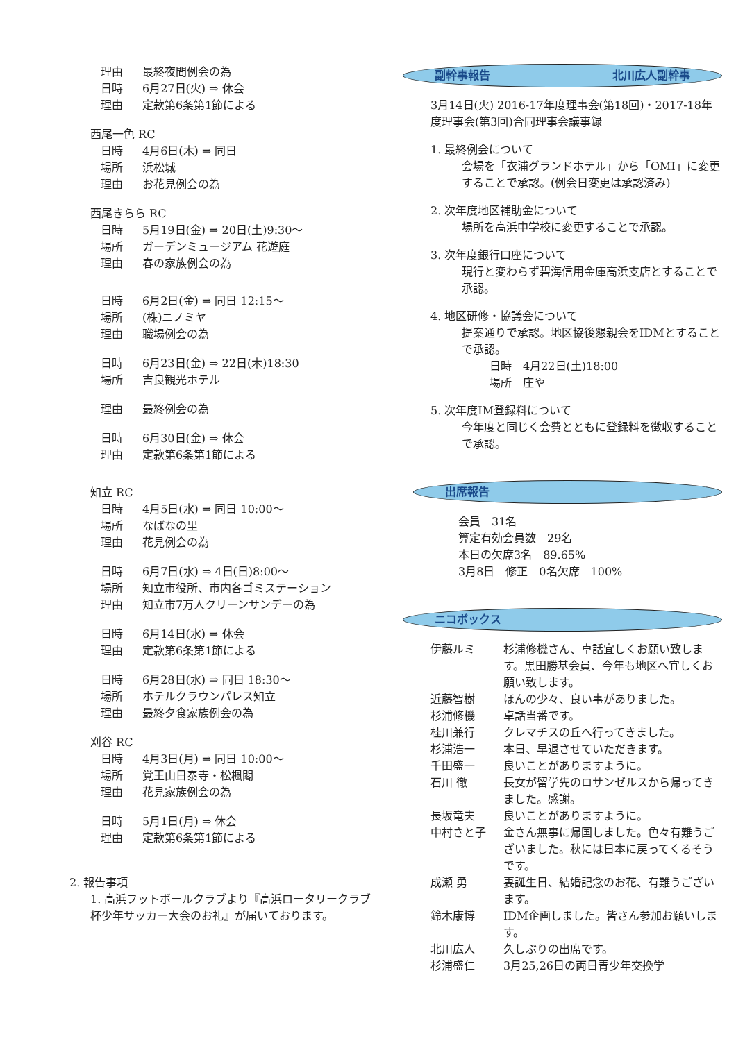理由 最終夜間例会の為
日時 6月27日(火) ⇒ 休会
理由 定款第6条第1節による
西尾一色 RC
日時 4月6日(木) ⇒ 同日
場所 浜松城
理由 お花見例会の為
西尾きらら RC
日時 5月19日(金) ⇒ 20日(土)9:30～
場所 ガーデンミュージアム 花遊庭
理由 春の家族例会の為
日時 6月2日(金) ⇒ 同日 12:15～
場所 (株)ニノミヤ
理由 職場例会の為
日時 6月23日(金) ⇒ 22日(木)18:30
場所 吉良観光ホテル
理由 最終例会の為
日時 6月30日(金) ⇒ 休会
理由 定款第6条第1節による
知立 RC
日時 4月5日(水) ⇒ 同日 10:00～
場所 なばなの里
理由 花見例会の為
日時 6月7日(水) ⇒ 4日(日)8:00～
場所 知立市役所、市内各ゴミステーション
理由 知立市7万人クリーンサンデーの為
日時 6月14日(水) ⇒ 休会
理由 定款第6条第1節による
日時 6月28日(水) ⇒ 同日 18:30～
場所 ホテルクラウンパレス知立
理由 最終夕食家族例会の為
刈谷 RC
日時 4月3日(月) ⇒ 同日 10:00～
場所 覚王山日泰寺・松楓閣
理由 花見家族例会の為
日時 5月1日(月) ⇒ 休会
理由 定款第6条第1節による
2. 報告事項
1. 高浜フットボールクラブより『高浜ロータリークラブ杯少年サッカー大会のお礼』が届いております。
副幹事報告 北川広人副幹事
3月14日(火) 2016-17年度理事会(第18回)・2017-18年度理事会(第3回)合同理事会議事録
1. 最終例会について
会場を「衣浦グランドホテル」から「OMI」に変更することで承認。(例会日変更は承認済み)
2. 次年度地区補助金について
場所を高浜中学校に変更することで承認。
3. 次年度銀行口座について
現行と変わらず碧海信用金庫高浜支店とすることで承認。
4. 地区研修・協議会について
提案通りで承認。地区協後懇親会をIDMとすることで承認。
日時　4月22日(土)18:00
場所　庄や
5. 次年度IM登録料について
今年度と同じく会費とともに登録料を徴収することで承認。
出席報告
会員　31名
算定有効会員数　29名
本日の欠席3名　89.65%
3月8日　修正　0名欠席　100%
ニコボックス
伊藤ルミ 杉浦修機さん、卓話宜しくお願い致します。黒田勝基会員、今年も地区へ宜しくお願い致します。
近藤智樹 ほんの少々、良い事がありました。
杉浦修機 卓話当番です。
桂川兼行 クレマチスの丘へ行ってきました。
杉浦浩一 本日、早退させていただきます。
千田盛一 良いことがありますように。
石川 徹 長女が留学先のロサンゼルスから帰ってきました。感謝。
長坂竜夫 良いことがありますように。
中村さと子 金さん無事に帰国しました。色々有難うございました。秋には日本に戻ってくるそうです。
成瀬 勇 妻誕生日、結婚記念のお花、有難うございます。
鈴木康博 IDM企画しました。皆さん参加お願いします。
北川広人 久しぶりの出席です。
杉浦盛仁 3月25,26日の両日青少年交換学